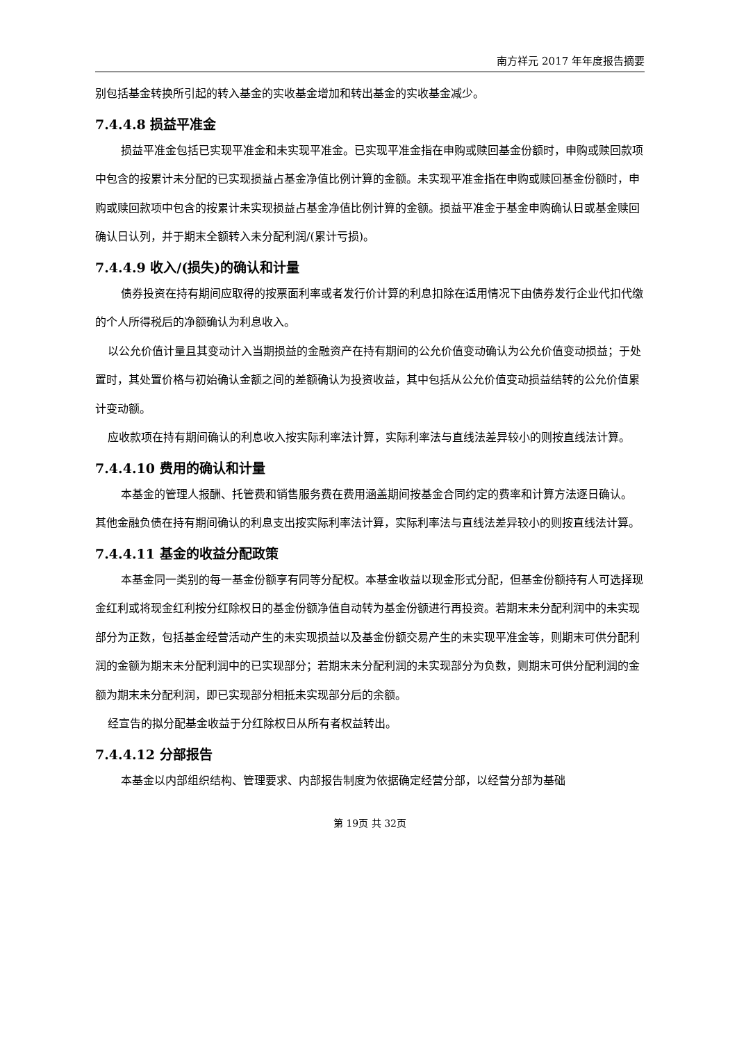南方祥元 2017 年年度报告摘要
别包括基金转换所引起的转入基金的实收基金增加和转出基金的实收基金减少。
7.4.4.8 损益平准金
损益平准金包括已实现平准金和未实现平准金。已实现平准金指在申购或赎回基金份额时，申购或赎回款项中包含的按累计未分配的已实现损益占基金净值比例计算的金额。未实现平准金指在申购或赎回基金份额时，申购或赎回款项中包含的按累计未实现损益占基金净值比例计算的金额。损益平准金于基金申购确认日或基金赎回确认日认列，并于期末全额转入未分配利润/(累计亏损)。
7.4.4.9 收入/(损失)的确认和计量
债券投资在持有期间应取得的按票面利率或者发行价计算的利息扣除在适用情况下由债券发行企业代扣代缴的个人所得税后的净额确认为利息收入。
以公允价值计量且其变动计入当期损益的金融资产在持有期间的公允价值变动确认为公允价值变动损益；于处置时，其处置价格与初始确认金额之间的差额确认为投资收益，其中包括从公允价值变动损益结转的公允价值累计变动额。
应收款项在持有期间确认的利息收入按实际利率法计算，实际利率法与直线法差异较小的则按直线法计算。
7.4.4.10 费用的确认和计量
本基金的管理人报酬、托管费和销售服务费在费用涵盖期间按基金合同约定的费率和计算方法逐日确认。
其他金融负债在持有期间确认的利息支出按实际利率法计算，实际利率法与直线法差异较小的则按直线法计算。
7.4.4.11 基金的收益分配政策
本基金同一类别的每一基金份额享有同等分配权。本基金收益以现金形式分配，但基金份额持有人可选择现金红利或将现金红利按分红除权日的基金份额净值自动转为基金份额进行再投资。若期末未分配利润中的未实现部分为正数，包括基金经营活动产生的未实现损益以及基金份额交易产生的未实现平准金等，则期末可供分配利润的金额为期末未分配利润中的已实现部分；若期末未分配利润的未实现部分为负数，则期末可供分配利润的金额为期末未分配利润，即已实现部分相抵未实现部分后的余额。
经宣告的拟分配基金收益于分红除权日从所有者权益转出。
7.4.4.12 分部报告
本基金以内部组织结构、管理要求、内部报告制度为依据确定经营分部，以经营分部为基础
第 19页 共 32页